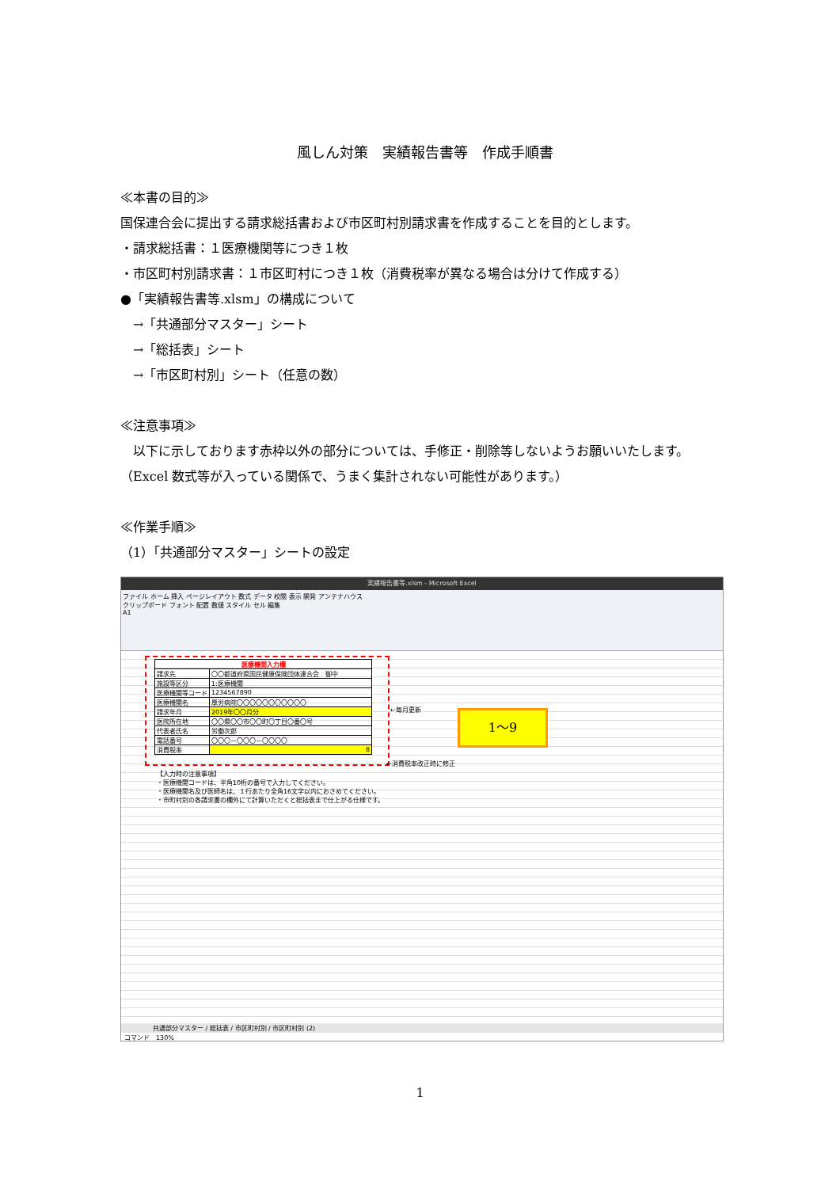風しん対策　実績報告書等　作成手順書
≪本書の目的≫
国保連合会に提出する請求総括書および市区町村別請求書を作成することを目的とします。
・請求総括書：１医療機関等につき１枚
・市区町村別請求書：１市区町村につき１枚（消費税率が異なる場合は分けて作成する）
●「実績報告書等.xlsm」の構成について
　→「共通部分マスター」シート
　→「総括表」シート
　→「市区町村別」シート（任意の数）
≪注意事項≫
　以下に示しております赤枠以外の部分については、手修正・削除等しないようお願いいたします。（Excel 数式等が入っている関係で、うまく集計されない可能性があります。）
≪作業手順≫
（1）「共通部分マスター」シートの設定
実績報告書等.xlsm - Microsoft Excel
ファイル ホーム 挿入 ページレイアウト 数式 データ 校閲 表示 開発 アンテナハウス
クリップボード フォント 配置 数値 スタイル セル 編集
A1
| 医療機関入力欄 | |
| 請求先 | 〇〇都道府県国民健康保険団体連合会 御中 |
| 施設等区分 | 1:医療機関 |
| 医療機関等コード | 1234567890 |
| 医療機関名 | 厚労病院〇〇〇〇〇〇〇〇〇〇〇 |
| 請求年月 | 2019年〇〇月分 |
| 医院所在地 | 〇〇県〇〇市〇〇町〇丁目〇番〇号 |
| 代表者氏名 | 労働次郎 |
| 電話番号 | 〇〇〇－〇〇〇－〇〇〇〇 |
| 消費税率 | 8 |
←毎月更新
←消費税率改正時に修正
1～9
【入力時の注意事項】
・医療機関コードは、半角10桁の番号で入力してください。
・医療機関名及び医師名は、１行あたり全角16文字以内におさめてください。
・市町村別の各請求書の欄外にて計算いただくと総括表まで仕上がる仕様です。
共通部分マスター / 総括表 / 市区町村別 / 市区町村別 (2)
コマンド　130%
1